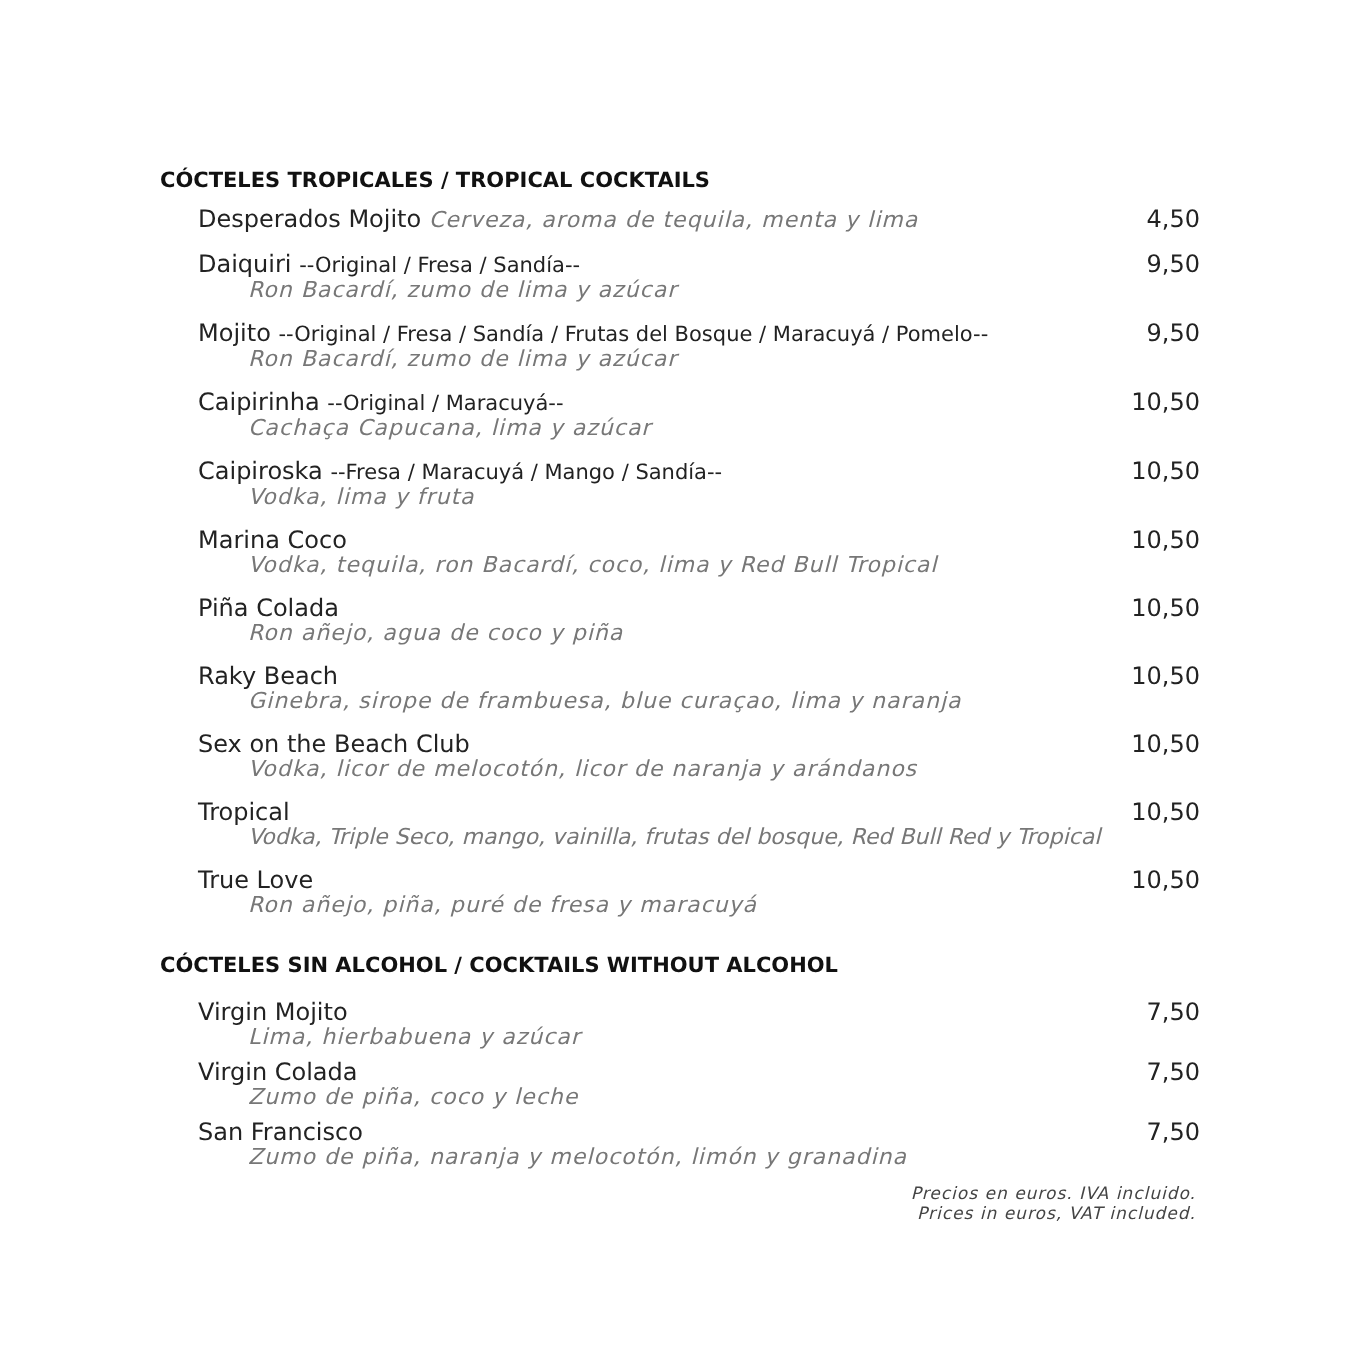CÓCTELES TROPICALES / TROPICAL COCKTAILS
Desperados Mojito Cerveza, aroma de tequila, menta y lima 4,50
Daiquiri --Original / Fresa / Sandía-- 9,50
Ron Bacardí, zumo de lima y azúcar
Mojito --Original / Fresa / Sandía / Frutas del Bosque / Maracuyá / Pomelo-- 9,50
Ron Bacardí, zumo de lima y azúcar
Caipirinha --Original / Maracuyá-- 10,50
Cachaça Capucana, lima y azúcar
Caipiroska --Fresa / Maracuyá / Mango / Sandía-- 10,50
Vodka, lima y fruta
Marina Coco 10,50
Vodka, tequila, ron Bacardí, coco, lima y Red Bull Tropical
Piña Colada 10,50
Ron añejo, agua de coco y piña
Raky Beach 10,50
Ginebra, sirope de frambuesa, blue curaçao, lima y naranja
Sex on the Beach Club 10,50
Vodka, licor de melocotón, licor de naranja y arándanos
Tropical 10,50
Vodka, Triple Seco, mango, vainilla, frutas del bosque, Red Bull Red y Tropical
True Love 10,50
Ron añejo, piña, puré de fresa y maracuyá
CÓCTELES SIN ALCOHOL / COCKTAILS WITHOUT ALCOHOL
Virgin Mojito 7,50
Lima, hierbabuena y azúcar
Virgin Colada 7,50
Zumo de piña, coco y leche
San Francisco 7,50
Zumo de piña, naranja y melocotón, limón y granadina
Precios en euros. IVA incluido.
Prices in euros, VAT included.